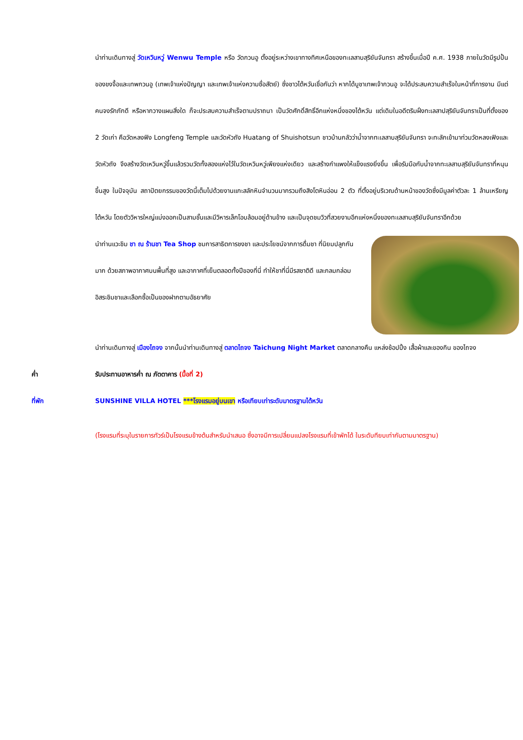นำท่านเดินทางสู่ วัดเหวินหวู่ Wenwu Temple หรือ วัดกวนอู ตั้งอยู่ระหว่างเขาทางทิศเหนือของทะเลสาบสุริยันจันทรา สร้างขึ้นเมื่อปี ค.ศ. 1938 ภายในวัดมีรูปปั้นของขงจื้อและเทพกวนอู (เทพเจ้าแห่งปัญญา และเทพเจ้าแห่งความซื่อสัตย์) ซึ่งชาวไต้หวันเชื่อกันว่า หากได้บูชาเทพเจ้ากวนอู จะได้ประสบความสำเร็จในหน้าที่การงาน มีแต่คนจงรักภักดี หรือหากวางแผนสิ่งใด ก็จะประสบความสำเร็จตามปราถนา เป็นวัดศักดิ์สิทธิ์อีกแห่งหนึ่งของไต้หวัน แต่เดิมในอดีตริมฝั่งทะเลสาปสุริยันจันทราเป็นที่ตั้งของ 2 วัดเก่า คือวัดหลงฟิง Longfeng Temple และวัดหัวถัง Huatang of Shuishotsun ชาวบ้านกลัวว่าน้ำจากทะเลสาบสุริยันจันทรา จะทะลักเข้ามาท่วมวัดหลงเฟิงและวัดหัวถัง จึงสร้างวัดเหวินหวู่ขึ้นแล้วรวมวัดทั้งสองแห่งไว้ในวัดเหวินหวู่เพียงแห่งเดียว และสร้างกำแพงให้แข็งแรงยิ่งขึ้น เพื่อรับมือกับน้ำจากทะเลสาบสุริยันจันทราที่หนุนขึ้นสูง ในปัจจุบัน สถาปัตยกรรมของวัดนี้เต็มไปด้วยงานแกะสลักหินจำนวนมากรวมถึงสิงโตหินอ่อน 2 ตัว ที่ตั้งอยู่บริเวณด้านหน้าของวัดซึ่งมีมูลค่าตัวละ 1 ล้านเหรียญไต้หวัน โดยตัววิหารใหญ่แบ่งออกเป็นสามชั้นและมีวิหารเล็กโอบล้อมอยู่ด้านข้าง และเป็นจุดชมวิวที่สวยงามอีกแห่งหนึ่งของทะเลสาบสุริยันจันทราอีกด้วย
นำท่านแวะชิม ชา ณ ร้านชา Tea Shop ชมการสาธิตการชงชา และประโยชน์จากการดื่มชา ที่นิยมปลูกกันมาก ด้วยสภาพอากาศบนพื้นที่สูง และอากาศที่เย็นตลอดทั้งปีของที่นี่ ทำให้ชาที่นี่มีรสชาติดี และกลมกล่อม อิสระชิมชาและเลือกซื้อเป็นของฝากตามอัธยาศัย
นำท่านเดินทางสู่ เมืองไถจง จากนั้นนำท่านเดินทางสู่ ตลาดไถจง Taichung Night Market ตลาดกลางคืน แหล่งช้อปปิ้ง เสื้อผ้าและของกิน ของไถจง
ค่ำ รับประทานอาหารค่ำ ณ ภัตตาคาร (มื้อที่ 2)
ที่พัก SUNSHINE VILLA HOTEL ***โรงแรมอยู่บนเขา หรือเทียบเท่าระดับมาตรฐานไต้หวัน
(โรงแรมที่ระบุในรายการทัวร์เป็นโรงแรมข้างต้นสำหรับนำเสนอ ซึ่งอาจมีการเปลี่ยนแปลงโรงแรมที่เข้าพักได้ ในระดับทียบเท่ากันตามมาตรฐาน)